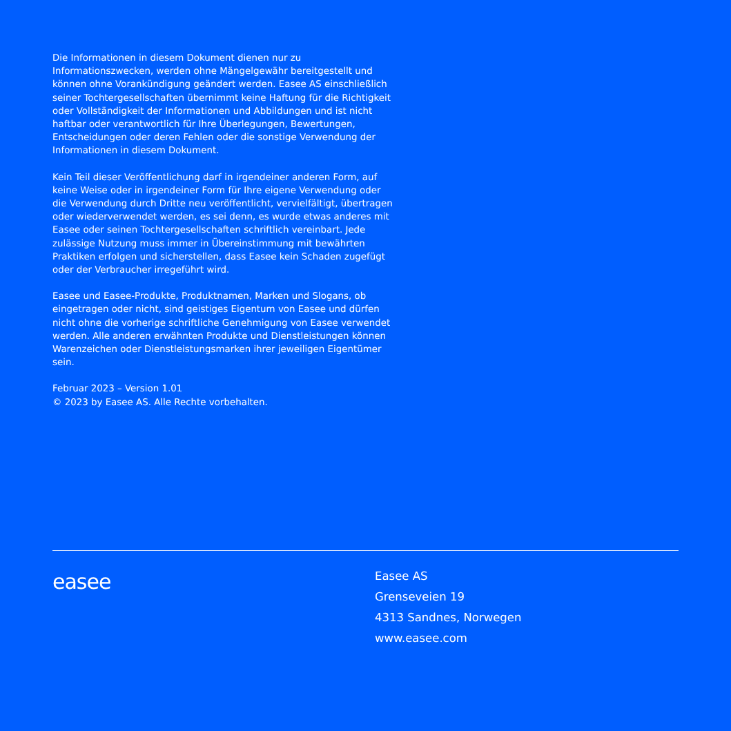Die Informationen in diesem Dokument dienen nur zu Informationszwecken, werden ohne Mängelgewähr bereitgestellt und können ohne Vorankündigung geändert werden. Easee AS einschließlich seiner Tochtergesellschaften übernimmt keine Haftung für die Richtigkeit oder Vollständigkeit der Informationen und Abbildungen und ist nicht haftbar oder verantwortlich für Ihre Überlegungen, Bewertungen, Entscheidungen oder deren Fehlen oder die sonstige Verwendung der Informationen in diesem Dokument.
Kein Teil dieser Veröffentlichung darf in irgendeiner anderen Form, auf keine Weise oder in irgendeiner Form für Ihre eigene Verwendung oder die Verwendung durch Dritte neu veröffentlicht, vervielfältigt, übertragen oder wiederverwendet werden, es sei denn, es wurde etwas anderes mit Easee oder seinen Tochtergesellschaften schriftlich vereinbart. Jede zulässige Nutzung muss immer in Übereinstimmung mit bewährten Praktiken erfolgen und sicherstellen, dass Easee kein Schaden zugefügt oder der Verbraucher irregeführt wird.
Easee und Easee-Produkte, Produktnamen, Marken und Slogans, ob eingetragen oder nicht, sind geistiges Eigentum von Easee und dürfen nicht ohne die vorherige schriftliche Genehmigung von Easee verwendet werden. Alle anderen erwähnten Produkte und Dienstleistungen können Warenzeichen oder Dienstleistungsmarken ihrer jeweiligen Eigentümer sein.
Februar 2023 – Version 1.01
© 2023 by Easee AS. Alle Rechte vorbehalten.
easee
Easee AS
Grenseveien 19
4313 Sandnes, Norwegen
www.easee.com